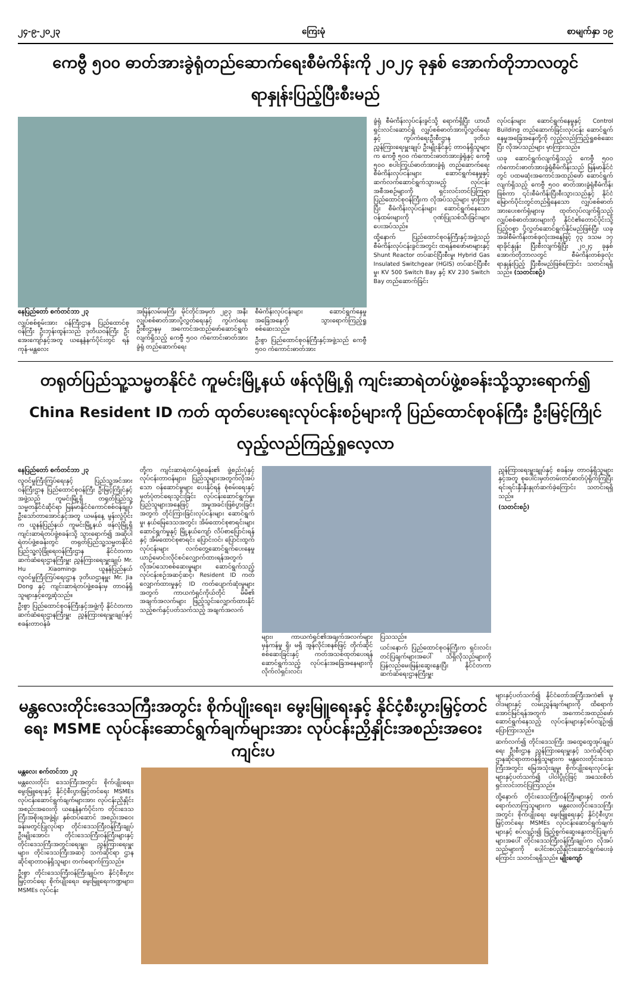၂၄-၉-၂၀၂၃ ကြေးမုံ စာမျက်နှာ ၁၉
ကေဗွီ ၅၀၀ ဓာတ်အားခွဲရုံတည်ဆောက်ရေးစီမံကိန်းကို ၂၀၂၄ ခုနှစ် အောက်တိုဘာလတွင် ရာနှုန်းပြည့်ပြီးစီးမည်
နေပြည်တော် စက်တင်ဘာ ၂၃
လျှပ်စစ်စွမ်းအား ဝန်ကြီးဌာန ပြည်ထောင်စုဝန်ကြီး ဦးဘုန်းထွန်းသည် ဒုတိယဝန်ကြီး ဦးအေးကျော်နှင့်အတူ ယနေ့နံနက်ပိုင်းတွင် ရန်ကုန်-မန္တလေး
အမြန်လမ်းမကြီး မိုင်တိုင်အမှတ် ၂၉၃ အနီး လျှပ်စစ်ဓာတ်အားပို့လွှတ်ရေးနှင့် ကွပ်ကဲရေးဦးစီးဌာနမှ အကောင်အထည်ဖော်ဆောင်ရွက်လျက်ရှိသည့် ကေဗွီ ၅၀၀ ကံကောင်းဓာတ်အားခွဲရုံ တည်ဆောက်ရေး
စီမံကိန်းလုပ်ငန်းများ ဆောင်ရွက်နေမှု အခြေအနေကို သွားရောက်ကြည့်ရှုစစ်ဆေးသည်။
ဦးစွာ ပြည်ထောင်စုဝန်ကြီးနှင့်အဖွဲ့သည် ကေဗွီ ၅၀၀ ကံကောင်းဓာတ်အား
ခွဲရုံ စီမံကိန်းလုပ်ငန်းခွင်သို့ ရောက်ရှိပြီး ယာယီရှင်းလင်းဆောင်ရွဲ လျှပ်စစ်ဓာတ်အားပို့လွှတ်ရေးနှင့် ကွပ်ကဲရေးဦးစီးဌာန ဒုတိယညွှန်ကြားရေးမှူးချုပ် ဦးမျိုးနိုင်နှင့် တာဝန်ရှိသူများက ကေဗွီ ၅၀၀ ကံကောင်းဓာတ်အားခွဲရုံနှင့် ကေဗွီ ၅၀၀ စပါးကြွယ်ဓာတ်အားခွဲရုံ တည်ဆောက်ရေး စီမံကိန်းလုပ်ငန်းများ ဆောင်ရွက်နေမှုနှင့် ဆက်လက်ဆောင်ရွက်သွားမည့် လုပ်ငန်းအစီအစဉ်များကို ရှင်းလင်းတင်ပြကြရာ ပြည်ထောင်စုဝန်ကြီးက လိုအပ်သည်များ မှာကြားပြီး စီမံကိန်းလုပ်ငန်းများ ဆောင်ရွက်နေသော ဝန်ထမ်းများကို ဂုဏ်ပြုသစ်သီးခြင်းများ ပေးအပ်သည်။
ထို့နောက် ပြည်ထောင်စုဝန်ကြီးနှင့်အဖွဲ့သည် စီမံကိန်းလုပ်ငန်းခွင်အတွင်း ထရန်စဖော်မာများနှင့် Shunt Reactor တပ်ဆင်ပြီးစီးမှု၊ Hybrid Gas Insulated Switchgear (HGIS) တပ်ဆင်ပြီးစီးမှု၊ KV 500 Switch Bay နှင့် KV 230 Switch Bay တည်ဆောက်ခြင်း
လုပ်ငန်းများ ဆောင်ရွက်နေမှုနှင့် Control Building တည်ဆောက်ခြင်းလုပ်ငန်း ဆောင်ရွက်နေမှုအခြေအနေတို့ကို လှည့်လည်ကြည့်ရှုစစ်ဆေးပြီး လိုအပ်သည်များ မှာကြားသည်။
ယခု ဆောင်ရွက်လျက်ရှိသည့် ကေဗွီ ၅၀၀ ကံကောင်းဓာတ်အားခွဲရုံစီမံကိန်းသည် မြန်မာနိုင်ငံတွင် ပထမဆုံးအကောင်အထည်ဖော် ဆောင်ရွက်လျက်ရှိသည့် ကေဗွီ ၅၀၀ ဓာတ်အားခွဲရုံစီမံကိန်းဖြစ်ကာ ၎င်းစီမံကိန်းပြီးစီးသွားသည်နှင့် နိုင်ငံမြောက်ပိုင်းတွင်တည်ရှိနေသော လျှပ်စစ်ဓာတ်အားပေးစက်ရုံများမှ ထုတ်လုပ်လျက်ရှိသည့် လျှပ်စစ်ဓာတ်အားများကို နိုင်ငံ၏တောင်ပိုင်းသို့ ပြည့်ဝစွာ ပို့လွှတ်ဆောင်ရွက်နိုင်မည်ဖြစ်ပြီး ယခုအခါစီမံကိန်းတစ်ခုလုံးအနေဖြင့် ၇၃ ဒသမ ၁၇ ရာခိုင်နှုန်း ပြီးစီးလျက်ရှိပြီး ၂၀၂၄ ခုနှစ် အောက်တိုဘာလတွင် စီမံကိန်းတစ်ခုလုံး ရာနှုန်းပြည့် ပြီးစီးမည်ဖြစ်ကြောင်း သတင်းရရှိသည်။ (သတင်းစဉ်)
တရုတ်ပြည်သူ့သမ္မတနိုင်ငံ ကူမင်းမြို့နယ် ဖန်လုံမြို့ရှိ ကျင်းဆာရဲတပ်ဖွဲ့စခန်းသို့သွားရောက်၍ China Resident ID ကတ် ထုတ်ပေးရေးလုပ်ငန်းစဉ်များကို ပြည်ထောင်စုဝန်ကြီး ဦးမြင့်ကြိုင် လှည့်လည်ကြည့်ရှုလေ့လာ
နေပြည်တော် စက်တင်ဘာ ၂၃
လူဝင်မှုကြီးကြပ်ရေးနှင့် ပြည်သူ့အင်အားဝန်ကြီးဌာန ပြည်ထောင်စုဝန်ကြီး ဦးမြင့်ကြိုင်နှင့်အဖွဲ့သည် ကူမင်းမြို့ရှိ တရုတ်ပြည်သူ့သမ္မတနိုင်ငံဆိုင်ရာ မြန်မာနိုင်ငံကောင်စစ်ဝန်ချုပ် ဦးသော်တာအောင်နှင့်အတူ ယမန်နေ့ မွန်းလွဲပိုင်းက ယူနန်ပြည်နယ် ကူမင်းမြို့နယ် ဖန်လုံမြို့ရှိ ကျင်းဆာရဲတပ်ဖွဲ့စခန်းသို့ သွားရောက်၍ အဆိုပါရဲတပ်ဖွဲ့စခန်းတွင် တရုတ်ပြည်သူ့သမ္မတနိုင်ငံ ပြည်သူ့လုံခြုံရေးဝန်ကြီးဌာန နိုင်ငံတကာ ဆက်ဆံရေးဌာနကြီးမှူး ညွှန်ကြားရေးမှူးချုပ် Mr. Hu Xiaoming၊ ယူနန်ပြည်နယ် လူဝင်မှုကြီးကြပ်ရေးဌာန ဒုတိယဌာနမှူး Mr. Jia Dong နှင့် ကျင်းဆာရဲတပ်ဖွဲ့စခန်းမှ တာဝန်ရှိသူများနှင့်တွေ့ဆုံသည်။
ဦးစွာ ပြည်ထောင်စုဝန်ကြီးနှင့်အဖွဲ့ကို နိုင်ငံတကာဆက်ဆံရေးဌာနကြီးမှူး ညွှန်ကြားရေးမှူးချုပ်နှင့် စခန်းတာဝန်ခံ
တို့က ကျင်းဆာရဲတပ်ဖွဲ့စခန်း၏ ဖွဲ့စည်းပုံနှင့် လုပ်ငန်းတာဝန်များ၊ ပြည်သူများအတွက်လိုအပ်သော ဝန်ဆောင်မှုများ ပေးနိုင်ရန် စုံစမ်းရေးနှင့် မှတ်ပုံတင်ရေးသွင်းခြင်း လုပ်ငန်းဆောင်ရွက်မှု၊ ပြည်သူများအနေဖြင့် အမှုအခင်းဖြစ်ပွားခြင်းအတွက် တိုင်ကြားခြင်းလုပ်ငန်းများ ဆောင်ရွက်မှု၊ နယ်မြေဒေသအတွင်း အိမ်ထောင်စုစာရင်းများ ဆောင်ရွက်မှုနှင့် မြို့နယ်ကျော် လိပ်စာပြောင်းရန်နှင့် အိမ်ထောင်စုစာရင်း ပြောင်းဝင်၊ ပြောင်းထွက်လုပ်ငန်းများ လက်တွေ့ဆောင်ရွက်ပေးနေမှု ယာဉ်မောင်းလိုင်စင်လျှောက်ထားရန်အတွက် လိုအပ်သောစစ်ဆေးမှုများ ဆောင်ရွက်သည့် လုပ်ငန်းစဉ်အဆင့်ဆင့်၊ Resident ID ကတ်လျှောက်ထားမှုနှင့် ID ကတ်ပျောက်ဆုံးမှုများအတွက် ကာယကံရှင်ကိုယ်တိုင် မိမိ၏ အချက်အလက်များ ဖြည့်သွင်းလျှောက်ထားနိုင်သည့်စက်နှင့်ပတ်သက်သည့် အချက်အလက်
များ၊ ကာယကံရှင်၏အချက်အလက်များ မှန်ကန်မှု ရှိ၊ မရှိ အွန်လိုင်းစနစ်ဖြင့် တိုက်ဆိုင်စစ်ဆေးခြင်းနှင့် ကတ်အသစ်ထုတ်ပေးရန်ဆောင်ရွက်သည့် လုပ်ငန်းအခြေအနေများကို လိုက်လံရှင်းလင်း
ပြသသည်။
ယင်းနောက် ပြည်ထောင်စုဝန်ကြီးက ရှင်းလင်းတင်ပြချက်များအပေါ် သိရှိလိုသည်များကို ပြန်လည်မေးမြန်းဆွေးနွေးပြီး နိုင်ငံတကာဆက်ဆံရေးဌာနကြီးမှူး
ညွှန်ကြားရေးမှူးချုပ်နှင့် စခန်းမှ တာဝန်ရှိသူများနှင့်အတူ စုပေါင်းမှတ်တမ်းတင်ဓာတ်ပုံရိုက်ကြပြီး ရင်းရင်းနှီးနှီးနှုတ်ဆက်ခဲ့ကြောင်း သတင်းရရှိသည်။
(သတင်းစဉ်)
မန္တလေးတိုင်းဒေသကြီးအတွင်း စိုက်ပျိုးရေး၊ မွေးမြူရေးနှင့် နိုင်ငံ့စီးပွားမြှင့်တင်ရေး MSME လုပ်ငန်းဆောင်ရွက်ချက်များအား လုပ်ငန်းညှိနှိုင်းအစည်းအဝေး ကျင်းပ
မန္တလေး စက်တင်ဘာ ၂၃
မန္တလေးတိုင်း ဒေသကြီးအတွင်း စိုက်ပျိုးရေး၊ မွေးမြူရေးနှင့် နိုင်ငံ့စီးပွားမြှင့်တင်ရေး MSMEs လုပ်ငန်းဆောင်ရွက်ချက်များအား လုပ်ငန်းညှိနှိုင်းအစည်းအဝေးကို ယနေ့နံနက်ပိုင်းက တိုင်းဒေသကြီးအစိုးရအဖွဲ့ရုံး နှစ်ထပ်ဆောင် အစည်းအဝေးခန်းမတွင်ပြုလုပ်ရာ တိုင်းဒေသကြီးဝန်ကြီးချုပ် ဦးမျိုးအောင်၊ တိုင်းဒေသကြီးဝန်ကြီးများနှင့် တိုင်းဒေသကြီးအတွင်းရေးမှူး၊ ညွှန်ကြားရေးမှူးများ၊ တိုင်းဒေသကြီးအဆင့် သက်ဆိုင်ရာ ဌာနဆိုင်ရာတာဝန်ရှိသူများ တက်ရောက်ကြသည်။
ဦးစွာ တိုင်းဒေသကြီးဝန်ကြီးချုပ်က နိုင်ငံ့စီးပွားမြှင့်တင်ရေး စိုက်ပျိုးရေး၊ မွေးမြူရေးကဏ္ဍများ၊ MSMEs လုပ်ငန်း
များနှင့်ပတ်သက်၍ နိုင်ငံတော်အကြီးအကဲ၏ မူဝါဒများနှင့် လမ်းညွှန်ချက်များကို ထိရောက်အောင်မြင်ရန်အတွက် အကောင်အထည်ဖော်ဆောင်ရွက်နေသည့် လုပ်ငန်းများနှင့်စပ်လျဉ်း၍ ပြောကြားသည်။
ဆက်လက်၍ တိုင်းဒေသကြီး အထွေထွေအုပ်ချုပ်ရေး ဦးစီးဌာန ညွှန်ကြားရေးမှူးနှင့် သက်ဆိုင်ရာ ဌာနဆိုင်ရာတာဝန်ရှိသူများက မန္တလေးတိုင်းဒေသကြီးအတွင်း မြေအသုံးချမှု၊ စိုက်ပျိုးရေးလုပ်ငန်းများနှင့်ပတ်သက်၍ ပါဝါပွိုင့်ဖြင့် အသေးစိတ်ရှင်းလင်းတင်ပြကြသည်။
ထို့နောက် တိုင်းဒေသကြီးဝန်ကြီးများနှင့် တက်ရောက်လာကြသူများက မန္တလေးတိုင်းဒေသကြီးအတွင်း စိုက်ပျိုးရေး မွေးမြူရေးနှင့် နိုင်ငံ့စီးပွားမြှင့်တင်ရေး MSMEs လုပ်ငန်းဆောင်ရွက်ချက်များနှင့် စပ်လျဉ်း၍ ဖြည့်စွက်ဆွေးနွေးတင်ပြချက်များအပေါ် တိုင်းဒေသကြီးဝန်ကြီးချုပ်က လိုအပ်သည်များကို ပေါင်းစပ်ညှိနှိုင်းဆောင်ရွက်ပေးခဲ့ကြောင်း သတင်းရရှိသည်။ မျိုးကျော်